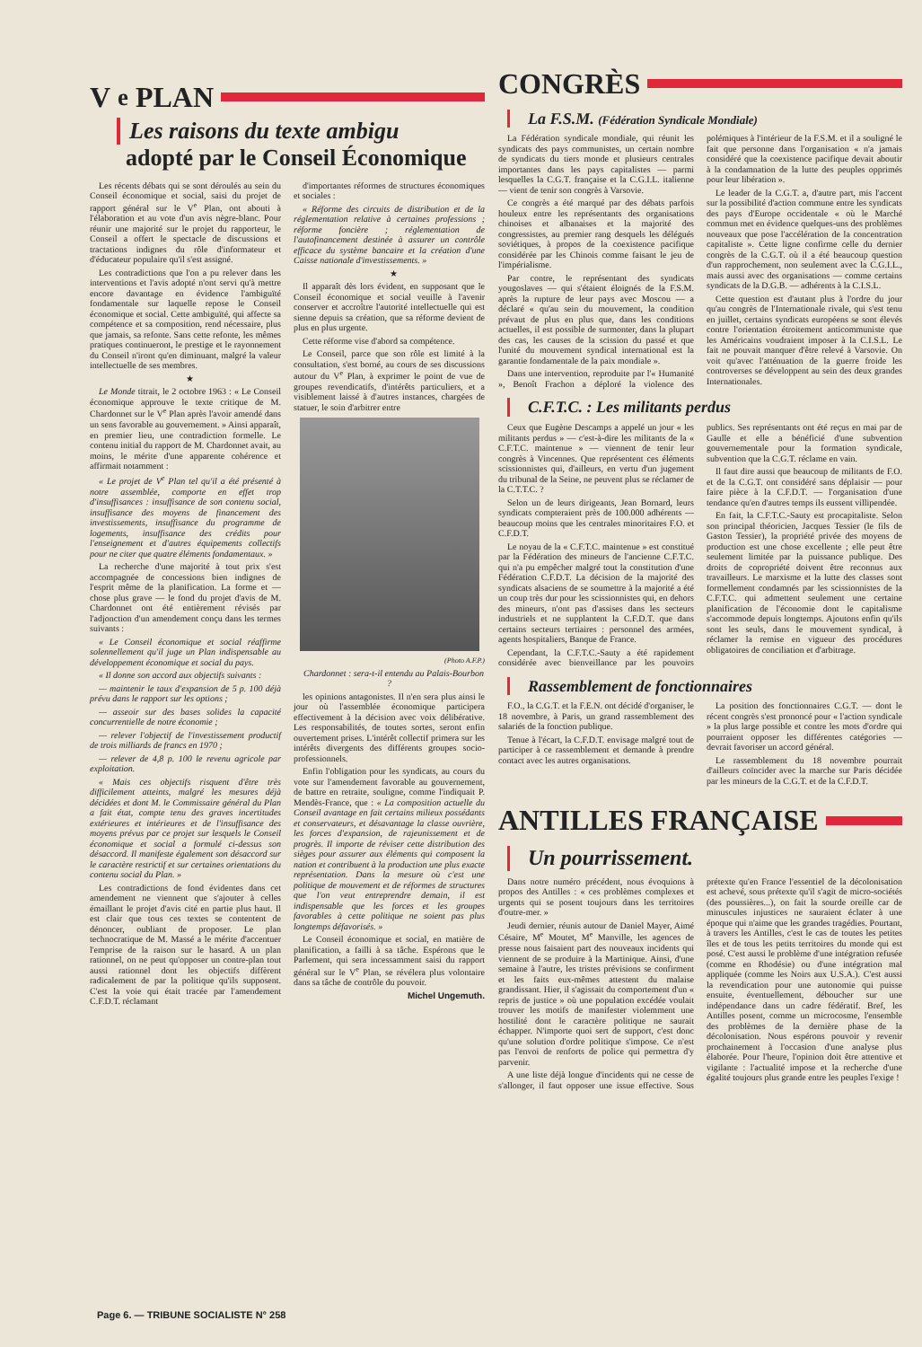V<sup>e</sup> PLAN
Les raisons du texte ambigu
adopté par le Conseil Économique
Les récents débats qui se sont déroulés au sein du Conseil économique et social, saisi du projet de rapport général sur le V<sup>e</sup> Plan, ont abouti à l'élaboration et au vote d'un avis nègre-blanc. Pour réunir une majorité sur le projet du rapporteur, le Conseil a offert le spectacle de discussions et tractations indignes du rôle d'informateur et d'éducateur populaire qu'il s'est assigné.
Les contradictions que l'on a pu relever dans les interventions et l'avis adopté n'ont servi qu'à mettre encore davantage en évidence l'ambiguïté fondamentale sur laquelle repose le Conseil économique et social. Cette ambiguïté, qui affecte sa compétence et sa composition, rend nécessaire, plus que jamais, sa refonte. Sans cette refonte, les mêmes pratiques continueront, le prestige et le rayonnement du Conseil n'iront qu'en diminuant, malgré la valeur intellectuelle de ses membres.
★
Le Monde titrait, le 2 octobre 1963 : « Le Conseil économique approuve le texte critique de M. Chardonnet sur le V<sup>e</sup> Plan après l'avoir amendé dans un sens favorable au gouvernement. » Ainsi apparaît, en premier lieu, une contradiction formelle. Le contenu initial du rapport de M. Chardonnet avait, au moins, le mérite d'une apparente cohérence et affirmait notamment :
« Le projet de V<sup>e</sup> Plan tel qu'il a été présenté à notre assemblée, comporte en effet trop d'insuffisances : insuffisance de son contenu social, insuffisance des moyens de financement des investissements, insuffisance du programme de logements, insuffisance des crédits pour l'enseignement et d'autres équipements collectifs pour ne citer que quatre éléments fondamentaux. »
La recherche d'une majorité à tout prix s'est accompagnée de concessions bien indignes de l'esprit même de la planification. La forme et — chose plus grave — le fond du projet d'avis de M. Chardonnet ont été entièrement révisés par l'adjonction d'un amendement conçu dans les termes suivants :
« Le Conseil économique et social réaffirme solennellement qu'il juge un Plan indispensable au développement économique et social du pays.
« Il donne son accord aux objectifs suivants :
— maintenir le taux d'expansion de 5 p. 100 déjà prévu dans le rapport sur les options ;
— asseoir sur des bases solides la capacité concurrentielle de notre économie ;
— relever l'objectif de l'investissement productif de trois milliards de francs en 1970 ;
— relever de 4,8 p. 100 le revenu agricole par exploitation.
« Mais ces objectifs risquent d'être très difficilement atteints, malgré les mesures déjà décidées et dont M. le Commissaire général du Plan a fait état, compte tenu des graves incertitudes extérieures et intérieures et de l'insuffisance des moyens prévus par ce projet sur lesquels le Conseil économique et social a formulé ci-dessus son désaccord. Il manifeste également son désaccord sur le caractère restrictif et sur certaines orientations du contenu social du Plan. »
Les contradictions de fond évidentes dans cet amendement ne viennent que s'ajouter à celles émaillant le projet d'avis cité en partie plus haut. Il est clair que tous ces textes se contentent de dénoncer, oubliant de proposer. Le plan technocratique de M. Massé a le mérite d'accentuer l'emprise de la raison sur le hasard. A un plan rationnel, on ne peut qu'opposer un contre-plan tout aussi rationnel dont les objectifs diffèrent radicalement de par la politique qu'ils supposent. C'est la voie qui était tracée par l'amendement C.F.D.T. réclamant
d'importantes réformes de structures économiques et sociales :
« Réforme des circuits de distribution et de la réglementation relative à certaines professions ; réforme foncière ; réglementation de l'autofinancement destinée à assurer un contrôle efficace du système bancaire et la création d'une Caisse nationale d'investissements. »
★
Il apparaît dès lors évident, en supposant que le Conseil économique et social veuille à l'avenir conserver et accroître l'autorité intellectuelle qui est sienne depuis sa création, que sa réforme devient de plus en plus urgente.
Cette réforme vise d'abord sa compétence.
Le Conseil, parce que son rôle est limité à la consultation, s'est borné, au cours de ses discussions autour du V<sup>e</sup> Plan, à exprimer le point de vue de groupes revendicatifs, d'intérêts particuliers, et a visiblement laissé à d'autres instances, chargées de statuer, le soin d'arbitrer entre
(Photo A.F.P.)
Chardonnet : sera-t-il entendu au Palais-Bourbon ?
les opinions antagonistes. Il n'en sera plus ainsi le jour où l'assemblée économique participera effectivement à la décision avec voix délibérative. Les responsabilités, de toutes sortes, seront enfin ouvertement prises. L'intérêt collectif primera sur les intérêts divergents des différents groupes socio-professionnels.
Enfin l'obligation pour les syndicats, au cours du vote sur l'amendement favorable au gouvernement, de battre en retraite, souligne, comme l'indiquait P. Mendès-France, que : « La composition actuelle du Conseil avantage en fait certains milieux possédants et conservateurs, et désavantage la classe ouvrière, les forces d'expansion, de rajeunissement et de progrès. Il importe de réviser cette distribution des sièges pour assurer aux éléments qui composent la nation et contribuent à la production une plus exacte représentation. Dans la mesure où c'est une politique de mouvement et de réformes de structures que l'on veut entreprendre demain, il est indispensable que les forces et les groupes favorables à cette politique ne soient pas plus longtemps défavorisés. »
Le Conseil économique et social, en matière de planification, a failli à sa tâche. Espérons que le Parlement, qui sera incessamment saisi du rapport général sur le V<sup>e</sup> Plan, se révélera plus volontaire dans sa tâche de contrôle du pouvoir.
Michel Ungemuth.
CONGRÈS
La F.S.M. (Fédération Syndicale Mondiale)
La Fédération syndicale mondiale, qui réunit les syndicats des pays communistes, un certain nombre de syndicats du tiers monde et plusieurs centrales importantes dans les pays capitalistes — parmi lesquelles la C.G.T. française et la C.G.I.L. italienne — vient de tenir son congrès à Varsovie.
Ce congrès a été marqué par des débats parfois houleux entre les représentants des organisations chinoises et albanaises et la majorité des congressistes, au premier rang desquels les délégués soviétiques, à propos de la coexistence pacifique considérée par les Chinois comme faisant le jeu de l'impérialisme.
Par contre, le représentant des syndicats yougoslaves — qui s'étaient éloignés de la F.S.M. après la rupture de leur pays avec Moscou — a déclaré « qu'au sein du mouvement, la condition prévaut de plus en plus que, dans les conditions actuelles, il est possible de surmonter, dans la plupart des cas, les causes de la scission du passé et que l'unité du mouvement syndical international est la garantie fondamentale de la paix mondiale ».
Dans une intervention, reproduite par l'« Humanité », Benoît Frachon a déploré la violence des polémiques à l'intérieur de la F.S.M. et il a souligné le fait que personne dans l'organisation « n'a jamais considéré que la coexistence pacifique devait aboutir à la condamnation de la lutte des peuples opprimés pour leur libération ».
Le leader de la C.G.T. a, d'autre part, mis l'accent sur la possibilité d'action commune entre les syndicats des pays d'Europe occidentale « où le Marché commun met en évidence quelques-uns des problèmes nouveaux que pose l'accélération de la concentration capitaliste ». Cette ligne confirme celle du dernier congrès de la C.G.T. où il a été beaucoup question d'un rapprochement, non seulement avec la C.G.I.L., mais aussi avec des organisations — comme certains syndicats de la D.G.B. — adhérents à la C.I.S.L.
Cette question est d'autant plus à l'ordre du jour qu'au congrès de l'Internationale rivale, qui s'est tenu en juillet, certains syndicats européens se sont élevés contre l'orientation étroitement anticommuniste que les Américains voudraient imposer à la C.I.S.L. Le fait ne pouvait manquer d'être relevé à Varsovie. On voit qu'avec l'atténuation de la guerre froide les controverses se développent au sein des deux grandes Internationales.
C.F.T.C. : Les militants perdus
Ceux que Eugène Descamps a appelé un jour « les militants perdus » — c'est-à-dire les militants de la « C.F.T.C. maintenue » — viennent de tenir leur congrès à Vincennes. Que représentent ces éléments scissionnistes qui, d'ailleurs, en vertu d'un jugement du tribunal de la Seine, ne peuvent plus se réclamer de la C.T.T.C. ?
Selon un de leurs dirigeants, Jean Bornard, leurs syndicats compteraient près de 100.000 adhérents — beaucoup moins que les centrales minoritaires F.O. et C.F.D.T.
Le noyau de la « C.F.T.C. maintenue » est constitué par la Fédération des mineurs de l'ancienne C.F.T.C. qui n'a pu empêcher malgré tout la constitution d'une Fédération C.F.D.T. La décision de la majorité des syndicats alsaciens de se soumettre à la majorité a été un coup très dur pour les scissionnistes qui, en dehors des mineurs, n'ont pas d'assises dans les secteurs industriels et ne supplantent la C.F.D.T. que dans certains secteurs tertiaires : personnel des armées, agents hospitaliers, Banque de France.
Cependant, la C.F.T.C.-Sauty a été rapidement considérée avec bienveillance par les pouvoirs publics. Ses représentants ont été reçus en mai par de Gaulle et elle a bénéficié d'une subvention gouvernementale pour la formation syndicale, subvention que la C.G.T. réclame en vain.
Il faut dire aussi que beaucoup de militants de F.O. et de la C.G.T. ont considéré sans déplaisir — pour faire pièce à la C.F.D.T. — l'organisation d'une tendance qu'en d'autres temps ils eussent villipendée.
En fait, la C.F.T.C.-Sauty est procapitaliste. Selon son principal théoricien, Jacques Tessier (le fils de Gaston Tessier), la propriété privée des moyens de production est une chose excellente ; elle peut être seulement limitée par la puissance publique. Des droits de copropriété doivent être reconnus aux travailleurs. Le marxisme et la lutte des classes sont formellement condamnés par les scissionnistes de la C.F.T.C. qui admettent seulement une certaine planification de l'économie dont le capitalisme s'accommode depuis longtemps. Ajoutons enfin qu'ils sont les seuls, dans le mouvement syndical, à réclamer la remise en vigueur des procédures obligatoires de conciliation et d'arbitrage.
Rassemblement de fonctionnaires
F.O., la C.G.T. et la F.E.N. ont décidé d'organiser, le 18 novembre, à Paris, un grand rassemblement des salariés de la fonction publique.
Tenue à l'écart, la C.F.D.T. envisage malgré tout de participer à ce rassemblement et demande à prendre contact avec les autres organisations.
La position des fonctionnaires C.G.T. — dont le récent congrès s'est prononcé pour « l'action syndicale » la plus large possible et contre les mots d'ordre qui pourraient opposer les différentes catégories — devrait favoriser un accord général.
Le rassemblement du 18 novembre pourrait d'ailleurs coïncider avec la marche sur Paris décidée par les mineurs de la C.G.T. et de la C.F.D.T.
ANTILLES FRANÇAISE
Un pourrissement.
Dans notre numéro précédent, nous évoquions à propos des Antilles : « ces problèmes complexes et urgents qui se posent toujours dans les territoires d'outre-mer. »
Jeudi dernier, réunis autour de Daniel Mayer, Aimé Césaire, M<sup>e</sup> Moutet, M<sup>e</sup> Manville, les agences de presse nous faisaient part des nouveaux incidents qui viennent de se produire à la Martinique. Ainsi, d'une semaine à l'autre, les tristes prévisions se confirment et les faits eux-mêmes attestent du malaise grandissant. Hier, il s'agissait du comportement d'un « repris de justice » où une population excédée voulait trouver les motifs de manifester violemment une hostilité dont le caractère politique ne saurait échapper. N'importe quoi sert de support, c'est donc qu'une solution d'ordre politique s'impose. Ce n'est pas l'envoi de renforts de police qui permettra d'y parvenir.
A une liste déjà longue d'incidents qui ne cesse de s'allonger, il faut opposer une issue effective. Sous prétexte qu'en France l'essentiel de la décolonisation est achevé, sous prétexte qu'il s'agit de micro-sociétés (des poussières...), on fait la sourde oreille car de minuscules injustices ne sauraient éclater à une époque qui n'aime que les grandes tragédies. Pourtant, à travers les Antilles, c'est le cas de toutes les petites îles et de tous les petits territoires du monde qui est posé. C'est aussi le problème d'une intégration refusée (comme en Rhodésie) ou d'une intégration mal appliquée (comme les Noirs aux U.S.A.). C'est aussi la revendication pour une autonomie qui puisse ensuite, éventuellement, déboucher sur une indépendance dans un cadre fédératif. Bref, les Antilles posent, comme un microcosme, l'ensemble des problèmes de la dernière phase de la décolonisation. Nous espérons pouvoir y revenir prochainement à l'occasion d'une analyse plus élaborée. Pour l'heure, l'opinion doit être attentive et vigilante : l'actualité impose et la recherche d'une égalité toujours plus grande entre les peuples l'exige !
Page 6. — TRIBUNE SOCIALISTE N° 258